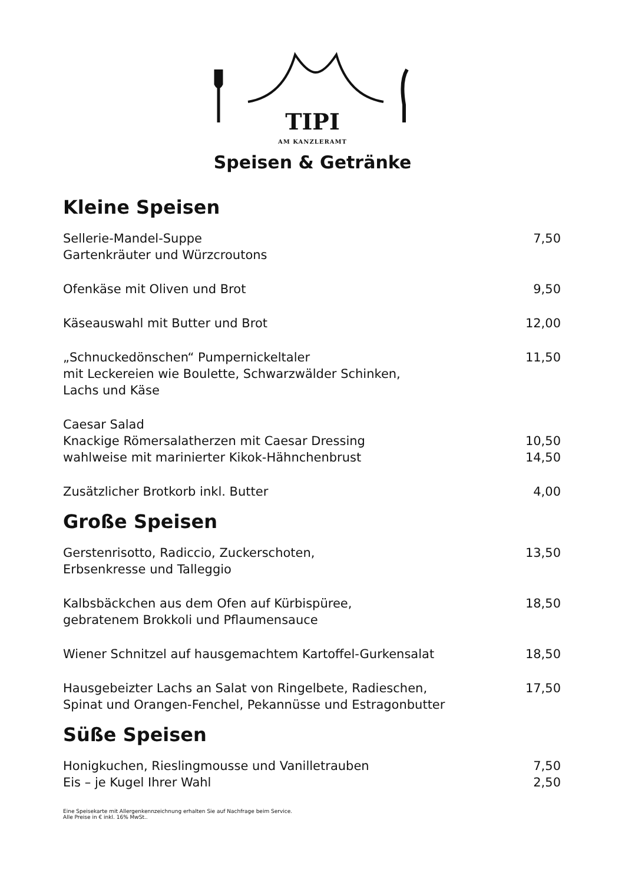TIPI
AM KANZLERAMT
Speisen & Getränke
Kleine Speisen
| Sellerie-Mandel-Suppe Gartenkräuter und Würzcroutons | 7,50 |
| Ofenkäse mit Oliven und Brot | 9,50 |
| Käseauswahl mit Butter und Brot | 12,00 |
| „Schnuckedönschen“ Pumpernickeltaler mit Leckereien wie Boulette, Schwarzwälder Schinken, Lachs und Käse | 11,50 |
| Caesar Salad | |
| Knackige Römersalatherzen mit Caesar Dressing | 10,50 |
| wahlweise mit marinierter Kikok-Hähnchenbrust | 14,50 |
| Zusätzlicher Brotkorb inkl. Butter | 4,00 |
Große Speisen
| Gerstenrisotto, Radiccio, Zuckerschoten, Erbsenkresse und Talleggio | 13,50 |
| Kalbsbäckchen aus dem Ofen auf Kürbispüree, gebratenem Brokkoli und Pflaumensauce | 18,50 |
| Wiener Schnitzel auf hausgemachtem Kartoffel-Gurkensalat | 18,50 |
| Hausgebeizter Lachs an Salat von Ringelbete, Radieschen, Spinat und Orangen-Fenchel, Pekannüsse und Estragonbutter | 17,50 |
Süße Speisen
| Honigkuchen, Rieslingmousse und Vanilletrauben | 7,50 |
| Eis – je Kugel Ihrer Wahl | 2,50 |
Eine Speisekarte mit Allergenkennzeichnung erhalten Sie auf Nachfrage beim Service.
Alle Preise in € inkl. 16% MwSt..